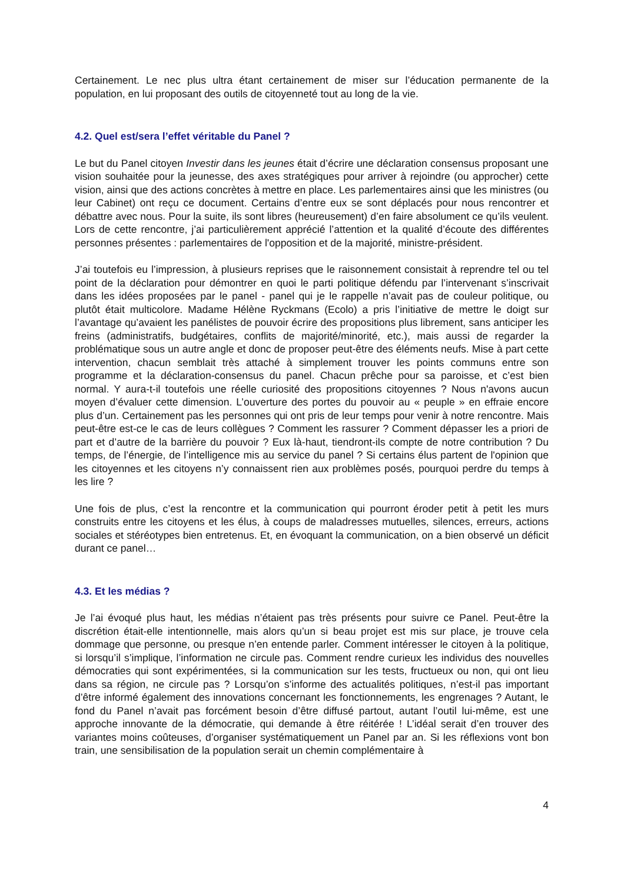Certainement. Le nec plus ultra étant certainement de miser sur l’éducation permanente de la population, en lui proposant des outils de citoyenneté tout au long de la vie.
4.2. Quel est/sera l’effet véritable du Panel ?
Le but du Panel citoyen Investir dans les jeunes était d’écrire une déclaration consensus proposant une vision souhaitée pour la jeunesse, des axes stratégiques pour arriver à rejoindre (ou approcher) cette vision, ainsi que des actions concrètes à mettre en place. Les parlementaires ainsi que les ministres (ou leur Cabinet) ont reçu ce document. Certains d’entre eux se sont déplacés pour nous rencontrer et débattre avec nous. Pour la suite, ils sont libres (heureusement) d’en faire absolument ce qu’ils veulent. Lors de cette rencontre, j’ai particulièrement apprécié l’attention et la qualité d’écoute des différentes personnes présentes : parlementaires de l'opposition et de la majorité, ministre-président.
J’ai toutefois eu l’impression, à plusieurs reprises que le raisonnement consistait à reprendre tel ou tel point de la déclaration pour démontrer en quoi le parti politique défendu par l’intervenant s’inscrivait dans les idées proposées par le panel - panel qui je le rappelle n’avait pas de couleur politique, ou plutôt était multicolore. Madame Hélène Ryckmans (Ecolo) a pris l’initiative de mettre le doigt sur l’avantage qu’avaient les panélistes de pouvoir écrire des propositions plus librement, sans anticiper les freins (administratifs, budgétaires, conflits de majorité/minorité, etc.), mais aussi de regarder la problématique sous un autre angle et donc de proposer peut-être des éléments neufs. Mise à part cette intervention, chacun semblait très attaché à simplement trouver les points communs entre son programme et la déclaration-consensus du panel. Chacun prêche pour sa paroisse, et c’est bien normal. Y aura-t-il toutefois une réelle curiosité des propositions citoyennes ? Nous n'avons aucun moyen d’évaluer cette dimension. L’ouverture des portes du pouvoir au « peuple » en effraie encore plus d’un. Certainement pas les personnes qui ont pris de leur temps pour venir à notre rencontre. Mais peut-être est-ce le cas de leurs collègues ? Comment les rassurer ? Comment dépasser les a priori de part et d’autre de la barrière du pouvoir ? Eux là-haut, tiendront-ils compte de notre contribution ? Du temps, de l’énergie, de l’intelligence mis au service du panel ? Si certains élus partent de l'opinion que les citoyennes et les citoyens n’y connaissent rien aux problèmes posés, pourquoi perdre du temps à les lire ?
Une fois de plus, c’est la rencontre et la communication qui pourront éroder petit à petit les murs construits entre les citoyens et les élus, à coups de maladresses mutuelles, silences, erreurs, actions sociales et stéréotypes bien entretenus. Et, en évoquant la communication, on a bien observé un déficit durant ce panel…
4.3. Et les médias ?
Je l’ai évoqué plus haut, les médias n’étaient pas très présents pour suivre ce Panel. Peut-être la discrétion était-elle intentionnelle, mais alors qu’un si beau projet est mis sur place, je trouve cela dommage que personne, ou presque n’en entende parler. Comment intéresser le citoyen à la politique, si lorsqu’il s’implique, l’information ne circule pas. Comment rendre curieux les individus des nouvelles démocraties qui sont expérimentées, si la communication sur les tests, fructueux ou non, qui ont lieu dans sa région, ne circule pas ? Lorsqu’on s’informe des actualités politiques, n’est-il pas important d’être informé également des innovations concernant les fonctionnements, les engrenages ? Autant, le fond du Panel n’avait pas forcément besoin d’être diffusé partout, autant l’outil lui-même, est une approche innovante de la démocratie, qui demande à être réitérée ! L’idéal serait d’en trouver des variantes moins coûteuses, d’organiser systématiquement un Panel par an. Si les réflexions vont bon train, une sensibilisation de la population serait un chemin complémentaire à
4